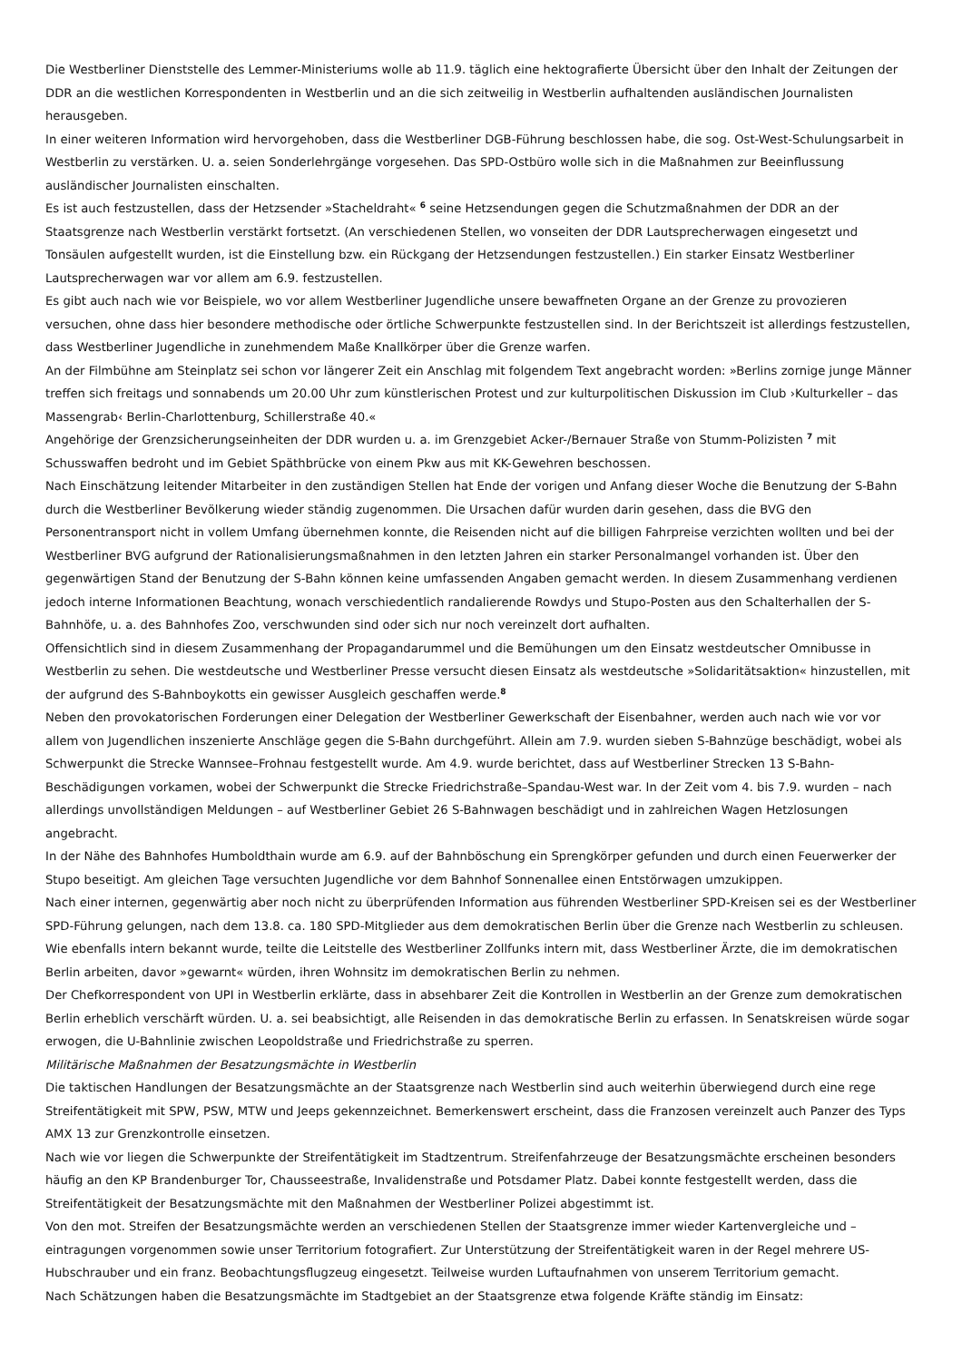Die Westberliner Dienststelle des Lemmer-Ministeriums wolle ab 11.9. täglich eine hektografierte Übersicht über den Inhalt der Zeitungen der DDR an die westlichen Korrespondenten in Westberlin und an die sich zeitweilig in Westberlin aufhaltenden ausländischen Journalisten herausgeben.
In einer weiteren Information wird hervorgehoben, dass die Westberliner DGB-Führung beschlossen habe, die sog. Ost-West-Schulungsarbeit in Westberlin zu verstärken. U. a. seien Sonderlehrgänge vorgesehen. Das SPD-Ostbüro wolle sich in die Maßnahmen zur Beeinflussung ausländischer Journalisten einschalten.
Es ist auch festzustellen, dass der Hetzsender »Stacheldraht« <sup>6</sup> seine Hetzsendungen gegen die Schutzmaßnahmen der DDR an der Staatsgrenze nach Westberlin verstärkt fortsetzt. (An verschiedenen Stellen, wo vonseiten der DDR Lautsprecherwagen eingesetzt und Tonsäulen aufgestellt wurden, ist die Einstellung bzw. ein Rückgang der Hetzsendungen festzustellen.) Ein starker Einsatz Westberliner Lautsprecherwagen war vor allem am 6.9. festzustellen.
Es gibt auch nach wie vor Beispiele, wo vor allem Westberliner Jugendliche unsere bewaffneten Organe an der Grenze zu provozieren versuchen, ohne dass hier besondere methodische oder örtliche Schwerpunkte festzustellen sind. In der Berichtszeit ist allerdings festzustellen, dass Westberliner Jugendliche in zunehmendem Maße Knallkörper über die Grenze warfen.
An der Filmbühne am Steinplatz sei schon vor längerer Zeit ein Anschlag mit folgendem Text angebracht worden: »Berlins zornige junge Männer treffen sich freitags und sonnabends um 20.00 Uhr zum künstlerischen Protest und zur kulturpolitischen Diskussion im Club ›Kulturkeller – das Massengrab‹ Berlin-Charlottenburg, Schillerstraße 40.«
Angehörige der Grenzsicherungseinheiten der DDR wurden u. a. im Grenzgebiet Acker-/Bernauer Straße von Stumm-Polizisten <sup>7</sup> mit Schusswaffen bedroht und im Gebiet Späthbrücke von einem Pkw aus mit KK-Gewehren beschossen.
Nach Einschätzung leitender Mitarbeiter in den zuständigen Stellen hat Ende der vorigen und Anfang dieser Woche die Benutzung der S-Bahn durch die Westberliner Bevölkerung wieder ständig zugenommen. Die Ursachen dafür wurden darin gesehen, dass die BVG den Personentransport nicht in vollem Umfang übernehmen konnte, die Reisenden nicht auf die billigen Fahrpreise verzichten wollten und bei der Westberliner BVG aufgrund der Rationalisierungsmaßnahmen in den letzten Jahren ein starker Personalmangel vorhanden ist. Über den gegenwärtigen Stand der Benutzung der S-Bahn können keine umfassenden Angaben gemacht werden. In diesem Zusammenhang verdienen jedoch interne Informationen Beachtung, wonach verschiedentlich randalierende Rowdys und Stupo-Posten aus den Schalterhallen der S-Bahnhöfe, u. a. des Bahnhofes Zoo, verschwunden sind oder sich nur noch vereinzelt dort aufhalten.
Offensichtlich sind in diesem Zusammenhang der Propagandarummel und die Bemühungen um den Einsatz westdeutscher Omnibusse in Westberlin zu sehen. Die westdeutsche und Westberliner Presse versucht diesen Einsatz als westdeutsche »Solidaritätsaktion« hinzustellen, mit der aufgrund des S-Bahnboykotts ein gewisser Ausgleich geschaffen werde.<sup>8</sup>
Neben den provokatorischen Forderungen einer Delegation der Westberliner Gewerkschaft der Eisenbahner, werden auch nach wie vor vor allem von Jugendlichen inszenierte Anschläge gegen die S-Bahn durchgeführt. Allein am 7.9. wurden sieben S-Bahnzüge beschädigt, wobei als Schwerpunkt die Strecke Wannsee–Frohnau festgestellt wurde. Am 4.9. wurde berichtet, dass auf Westberliner Strecken 13 S-Bahn-Beschädigungen vorkamen, wobei der Schwerpunkt die Strecke Friedrichstraße–Spandau-West war. In der Zeit vom 4. bis 7.9. wurden – nach allerdings unvollständigen Meldungen – auf Westberliner Gebiet 26 S-Bahnwagen beschädigt und in zahlreichen Wagen Hetzlosungen angebracht.
In der Nähe des Bahnhofes Humboldthain wurde am 6.9. auf der Bahnböschung ein Sprengkörper gefunden und durch einen Feuerwerker der Stupo beseitigt. Am gleichen Tage versuchten Jugendliche vor dem Bahnhof Sonnenallee einen Entstörwagen umzukippen.
Nach einer internen, gegenwärtig aber noch nicht zu überprüfenden Information aus führenden Westberliner SPD-Kreisen sei es der Westberliner SPD-Führung gelungen, nach dem 13.8. ca. 180 SPD-Mitglieder aus dem demokratischen Berlin über die Grenze nach Westberlin zu schleusen.
Wie ebenfalls intern bekannt wurde, teilte die Leitstelle des Westberliner Zollfunks intern mit, dass Westberliner Ärzte, die im demokratischen Berlin arbeiten, davor »gewarnt« würden, ihren Wohnsitz im demokratischen Berlin zu nehmen.
Der Chefkorrespondent von UPI in Westberlin erklärte, dass in absehbarer Zeit die Kontrollen in Westberlin an der Grenze zum demokratischen Berlin erheblich verschärft würden. U. a. sei beabsichtigt, alle Reisenden in das demokratische Berlin zu erfassen. In Senatskreisen würde sogar erwogen, die U-Bahnlinie zwischen Leopoldstraße und Friedrichstraße zu sperren.
Militärische Maßnahmen der Besatzungsmächte in Westberlin
Die taktischen Handlungen der Besatzungsmächte an der Staatsgrenze nach Westberlin sind auch weiterhin überwiegend durch eine rege Streifentätigkeit mit SPW, PSW, MTW und Jeeps gekennzeichnet. Bemerkenswert erscheint, dass die Franzosen vereinzelt auch Panzer des Typs AMX 13 zur Grenzkontrolle einsetzen.
Nach wie vor liegen die Schwerpunkte der Streifentätigkeit im Stadtzentrum. Streifenfahrzeuge der Besatzungsmächte erscheinen besonders häufig an den KP Brandenburger Tor, Chausseestraße, Invalidenstraße und Potsdamer Platz. Dabei konnte festgestellt werden, dass die Streifentätigkeit der Besatzungsmächte mit den Maßnahmen der Westberliner Polizei abgestimmt ist.
Von den mot. Streifen der Besatzungsmächte werden an verschiedenen Stellen der Staatsgrenze immer wieder Kartenvergleiche und –eintragungen vorgenommen sowie unser Territorium fotografiert. Zur Unterstützung der Streifentätigkeit waren in der Regel mehrere US-Hubschrauber und ein franz. Beobachtungsflugzeug eingesetzt. Teilweise wurden Luftaufnahmen von unserem Territorium gemacht.
Nach Schätzungen haben die Besatzungsmächte im Stadtgebiet an der Staatsgrenze etwa folgende Kräfte ständig im Einsatz: